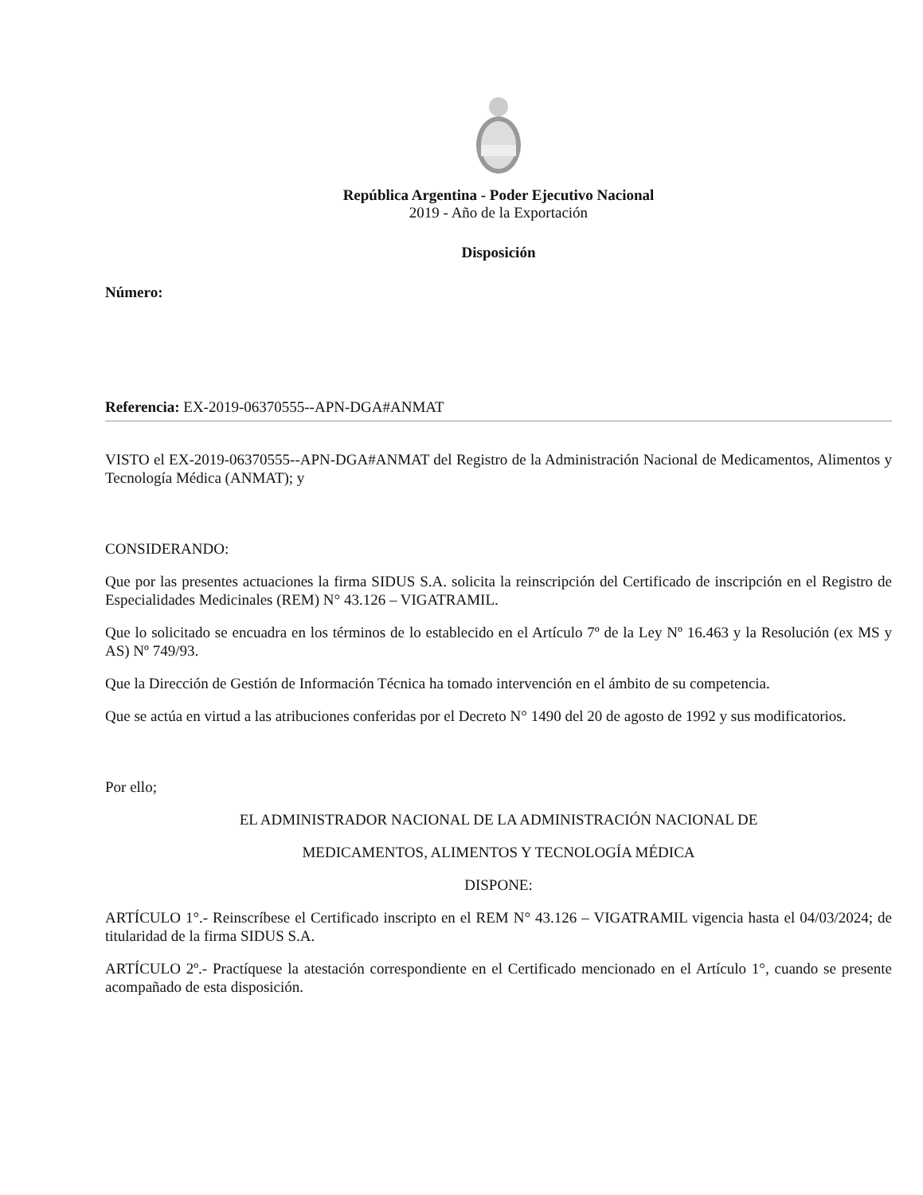República Argentina - Poder Ejecutivo Nacional
2019 - Año de la Exportación
Disposición
Número:
Referencia: EX-2019-06370555--APN-DGA#ANMAT
VISTO el EX-2019-06370555--APN-DGA#ANMAT del Registro de la Administración Nacional de Medicamentos, Alimentos y Tecnología Médica (ANMAT); y
CONSIDERANDO:
Que por las presentes actuaciones la firma SIDUS S.A. solicita la reinscripción del Certificado de inscripción en el Registro de Especialidades Medicinales (REM) N° 43.126 – VIGATRAMIL.
Que lo solicitado se encuadra en los términos de lo establecido en el Artículo 7º de la Ley Nº 16.463 y la Resolución (ex MS y AS) Nº 749/93.
Que la Dirección de Gestión de Información Técnica ha tomado intervención en el ámbito de su competencia.
Que se actúa en virtud a las atribuciones conferidas por el Decreto N° 1490 del 20 de agosto de 1992 y sus modificatorios.
Por ello;
EL ADMINISTRADOR NACIONAL DE LA ADMINISTRACIÓN NACIONAL DE
MEDICAMENTOS, ALIMENTOS Y TECNOLOGÍA MÉDICA
DISPONE:
ARTÍCULO 1°.- Reinscríbese el Certificado inscripto en el REM N° 43.126 – VIGATRAMIL vigencia hasta el 04/03/2024; de titularidad de la firma SIDUS S.A.
ARTÍCULO 2º.- Practíquese la atestación correspondiente en el Certificado mencionado en el Artículo 1°, cuando se presente acompañado de esta disposición.